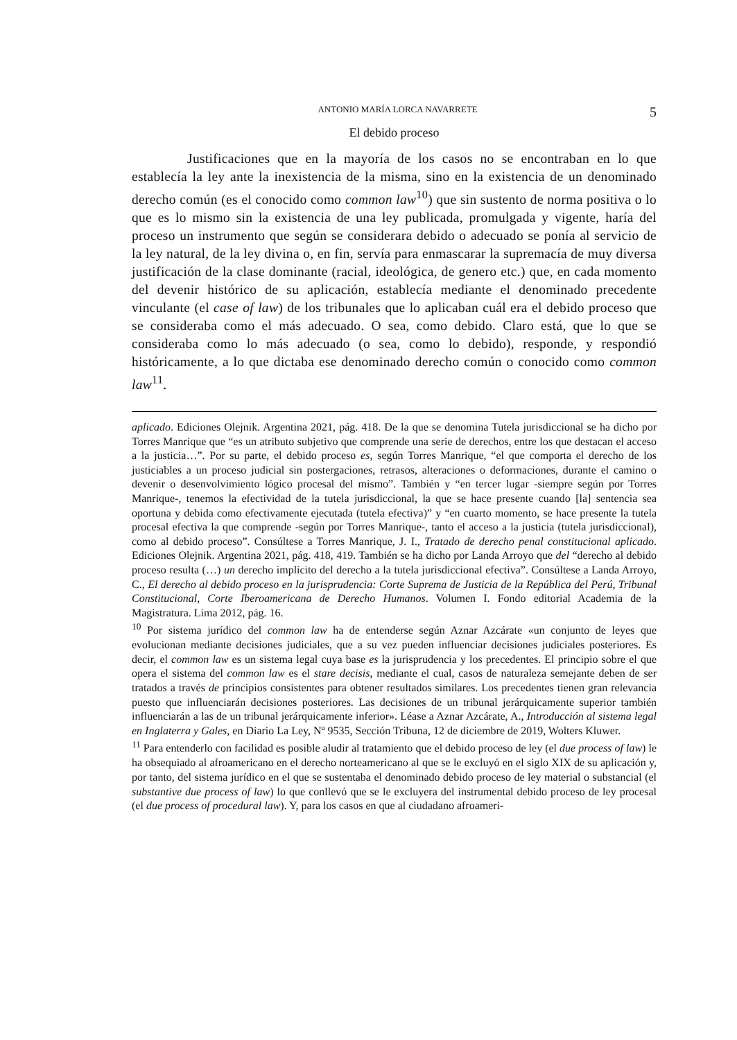ANTONIO MARÍA LORCA NAVARRETE 5
El debido proceso
Justificaciones que en la mayoría de los casos no se encontraban en lo que establecía la ley ante la inexistencia de la misma, sino en la existencia de un denominado derecho común (es el conocido como common law<sup>10</sup>) que sin sustento de norma positiva o lo que es lo mismo sin la existencia de una ley publicada, promulgada y vigente, haría del proceso un instrumento que según se considerara debido o adecuado se ponía al servicio de la ley natural, de la ley divina o, en fin, servía para enmascarar la supremacía de muy diversa justificación de la clase dominante (racial, ideológica, de genero etc.) que, en cada momento del devenir histórico de su aplicación, establecía mediante el denominado precedente vinculante (el case of law) de los tribunales que lo aplicaban cuál era el debido proceso que se consideraba como el más adecuado. O sea, como debido. Claro está, que lo que se consideraba como lo más adecuado (o sea, como lo debido), responde, y respondió históricamente, a lo que dictaba ese denominado derecho común o conocido como common law<sup>11</sup>.
aplicado. Ediciones Olejnik. Argentina 2021, pág. 418. De la que se denomina Tutela jurisdiccional se ha dicho por Torres Manrique que “es un atributo subjetivo que comprende una serie de derechos, entre los que destacan el acceso a la justicia…”. Por su parte, el debido proceso es, según Torres Manrique, “el que comporta el derecho de los justiciables a un proceso judicial sin postergaciones, retrasos, alteraciones o deformaciones, durante el camino o devenir o desenvolvimiento lógico procesal del mismo”. También y “en tercer lugar -siempre según por Torres Manrique-, tenemos la efectividad de la tutela jurisdiccional, la que se hace presente cuando [la] sentencia sea oportuna y debida como efectivamente ejecutada (tutela efectiva)” y “en cuarto momento, se hace presente la tutela procesal efectiva la que comprende -según por Torres Manrique-, tanto el acceso a la justicia (tutela jurisdiccional), como al debido proceso”. Consúltese a Torres Manrique, J. I., Tratado de derecho penal constitucional aplicado. Ediciones Olejnik. Argentina 2021, pág. 418, 419. También se ha dicho por Landa Arroyo que del “derecho al debido proceso resulta (…) un derecho implícito del derecho a la tutela jurisdiccional efectiva”. Consúltese a Landa Arroyo, C., El derecho al debido proceso en la jurisprudencia: Corte Suprema de Justicia de la República del Perú, Tribunal Constitucional, Corte Iberoamericana de Derecho Humanos. Volumen I. Fondo editorial Academia de la Magistratura. Lima 2012, pág. 16.
<sup>10</sup> Por sistema jurídico del common law ha de entenderse según Aznar Azcárate «un conjunto de leyes que evolucionan mediante decisiones judiciales, que a su vez pueden influenciar decisiones judiciales posteriores. Es decir, el common law es un sistema legal cuya base es la jurisprudencia y los precedentes. El principio sobre el que opera el sistema del common law es el stare decisis, mediante el cual, casos de naturaleza semejante deben de ser tratados a través de principios consistentes para obtener resultados similares. Los precedentes tienen gran relevancia puesto que influenciarán decisiones posteriores. Las decisiones de un tribunal jerárquicamente superior también influenciarán a las de un tribunal jerárquicamente inferior». Léase a Aznar Azcárate, A., Introducción al sistema legal en Inglaterra y Gales, en Diario La Ley, Nº 9535, Sección Tribuna, 12 de diciembre de 2019, Wolters Kluwer.
<sup>11</sup> Para entenderlo con facilidad es posible aludir al tratamiento que el debido proceso de ley (el due process of law) le ha obsequiado al afroamericano en el derecho norteamericano al que se le excluyó en el siglo XIX de su aplicación y, por tanto, del sistema jurídico en el que se sustentaba el denominado debido proceso de ley material o substancial (el substantive due process of law) lo que conllevó que se le excluyera del instrumental debido proceso de ley procesal (el due process of procedural law). Y, para los casos en que al ciudadano afroameri-